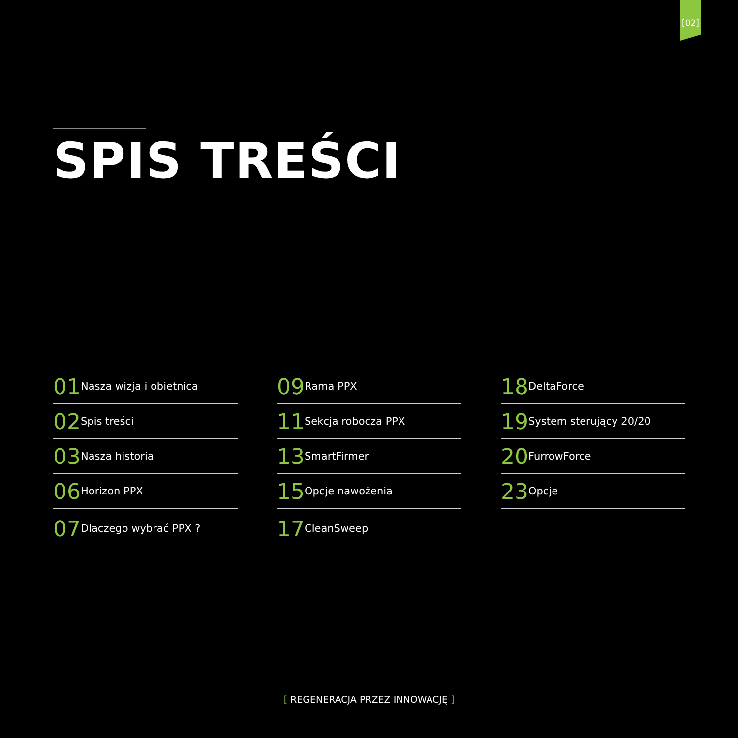[02]
SPIS TREŚCI
01 Nasza wizja i obietnica
02 Spis treści
03 Nasza historia
06 Horizon PPX
07 Dlaczego wybrać PPX ?
09 Rama PPX
11 Sekcja robocza PPX
13 SmartFirmer
15 Opcje nawożenia
17 CleanSweep
18 DeltaForce
19 System sterujący 20/20
20 FurrowForce
23 Opcje
[ REGENERACJA PRZEZ INNOWACJĘ ]